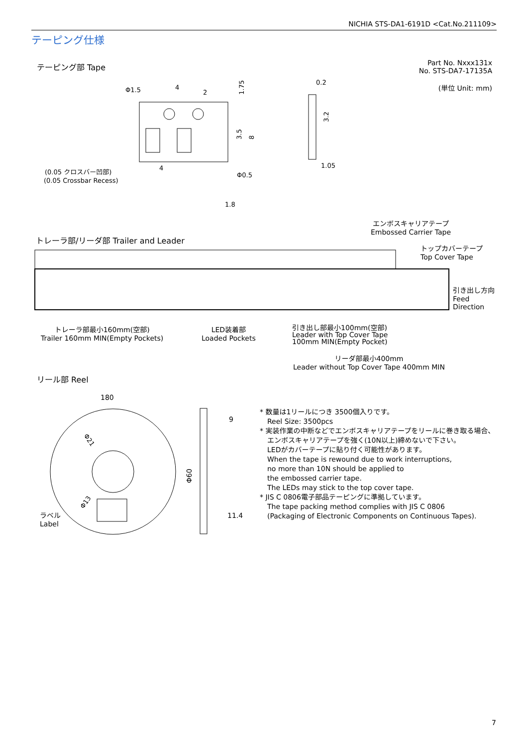NICHIA STS-DA1-6191D <Cat.No.211109>
テーピング仕様
テーピング部 Tape
Part No. Nxxx131x
No. STS-DA7-17135A
(単位 Unit: mm)
Φ1.5
4
2
0.2
1.05
4
Φ0.5
(0.05 クロスバー凹部)
(0.05 Crossbar Recess)
1.8
1.75
3.5
8
3.2
エンボスキャリアテープ
Embossed Carrier Tape
トレーラ部/リーダ部 Trailer and Leader
トップカバーテープ
Top Cover Tape
引き出し方向
Feed
Direction
トレーラ部最小160mm(空部)
Trailer 160mm MIN(Empty Pockets)
LED装着部
Loaded Pockets
引き出し部最小100mm(空部)
Leader with Top Cover Tape
100mm MIN(Empty Pocket)
リーダ部最小400mm
Leader without Top Cover Tape 400mm MIN
リール部 Reel
180
9
11.4
ラベル
Label
Φ60
Φ21
Φ13
* 数量は1リールにつき 3500個入りです。
Reel Size: 3500pcs
* 実装作業の中断などでエンボスキャリアテープをリールに巻き取る場合、
エンボスキャリアテープを強く(10N以上)締めないで下さい。
LEDがカバーテープに貼り付く可能性があります。
When the tape is rewound due to work interruptions,
no more than 10N should be applied to
the embossed carrier tape.
The LEDs may stick to the top cover tape.
* JIS C 0806電子部品テーピングに準拠しています。
The tape packing method complies with JIS C 0806
(Packaging of Electronic Components on Continuous Tapes).
7